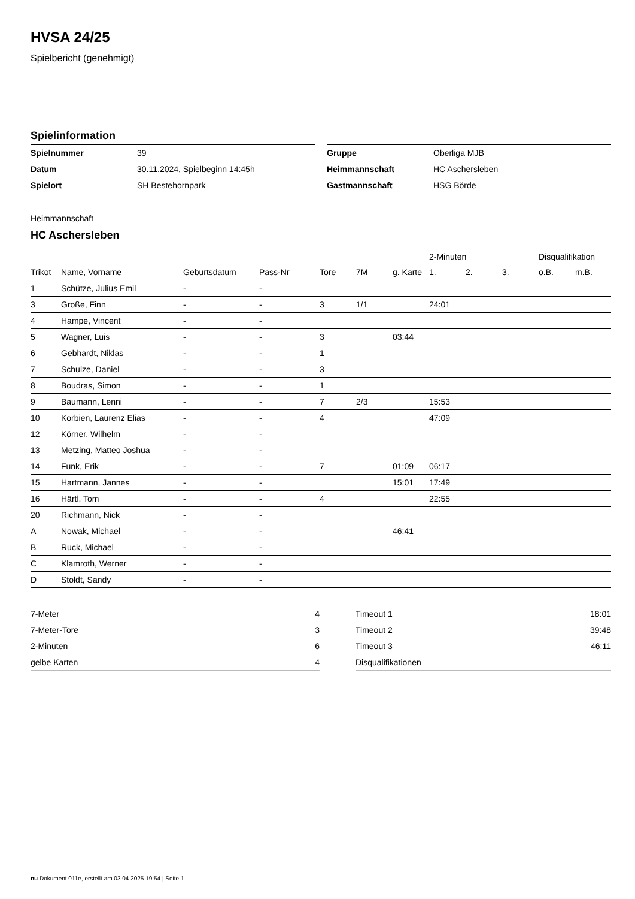HVSA 24/25
Spielbericht (genehmigt)
Spielinformation
| Spielnummer | 39 |
| Datum | 30.11.2024, Spielbeginn 14:45h |
| Spielort | SH Bestehornpark |
| Gruppe | Oberliga MJB |
| Heimmannschaft | HC Aschersleben |
| Gastmannschaft | HSG Börde |
Heimmannschaft
HC Aschersleben
| | | | | | | | 2-Minuten | | | Disqualifikation | |
| --- | --- | --- | --- | --- | --- | --- | --- | --- | --- | --- | --- |
| Trikot | Name, Vorname | Geburtsdatum | Pass-Nr | Tore | 7M | g. Karte | 1. | 2. | 3. | o.B. | m.B. |
| 1 | Schütze, Julius Emil | - | - | | | | | | | | |
| 3 | Große, Finn | - | - | 3 | 1/1 | | 24:01 | | | | |
| 4 | Hampe, Vincent | - | - | | | | | | | | |
| 5 | Wagner, Luis | - | - | 3 | | 03:44 | | | | | |
| 6 | Gebhardt, Niklas | - | - | 1 | | | | | | | |
| 7 | Schulze, Daniel | - | - | 3 | | | | | | | |
| 8 | Boudras, Simon | - | - | 1 | | | | | | | |
| 9 | Baumann, Lenni | - | - | 7 | 2/3 | | 15:53 | | | | |
| 10 | Korbien, Laurenz Elias | - | - | 4 | | | 47:09 | | | | |
| 12 | Körner, Wilhelm | - | - | | | | | | | | |
| 13 | Metzing, Matteo Joshua | - | - | | | | | | | | |
| 14 | Funk, Erik | - | - | 7 | | 01:09 | 06:17 | | | | |
| 15 | Hartmann, Jannes | - | - | | | 15:01 | 17:49 | | | | |
| 16 | Härtl, Tom | - | - | 4 | | | 22:55 | | | | |
| 20 | Richmann, Nick | - | - | | | | | | | | |
| A | Nowak, Michael | - | - | | | 46:41 | | | | | |
| B | Ruck, Michael | - | - | | | | | | | | |
| C | Klamroth, Werner | - | - | | | | | | | | |
| D | Stoldt, Sandy | - | - | | | | | | | | |
| 7-Meter | 4 |
| 7-Meter-Tore | 3 |
| 2-Minuten | 6 |
| gelbe Karten | 4 |
| Timeout 1 | 18:01 |
| Timeout 2 | 39:48 |
| Timeout 3 | 46:11 |
| Disqualifikationen | |
nu.Dokument 011e, erstellt am 03.04.2025 19:54 | Seite 1